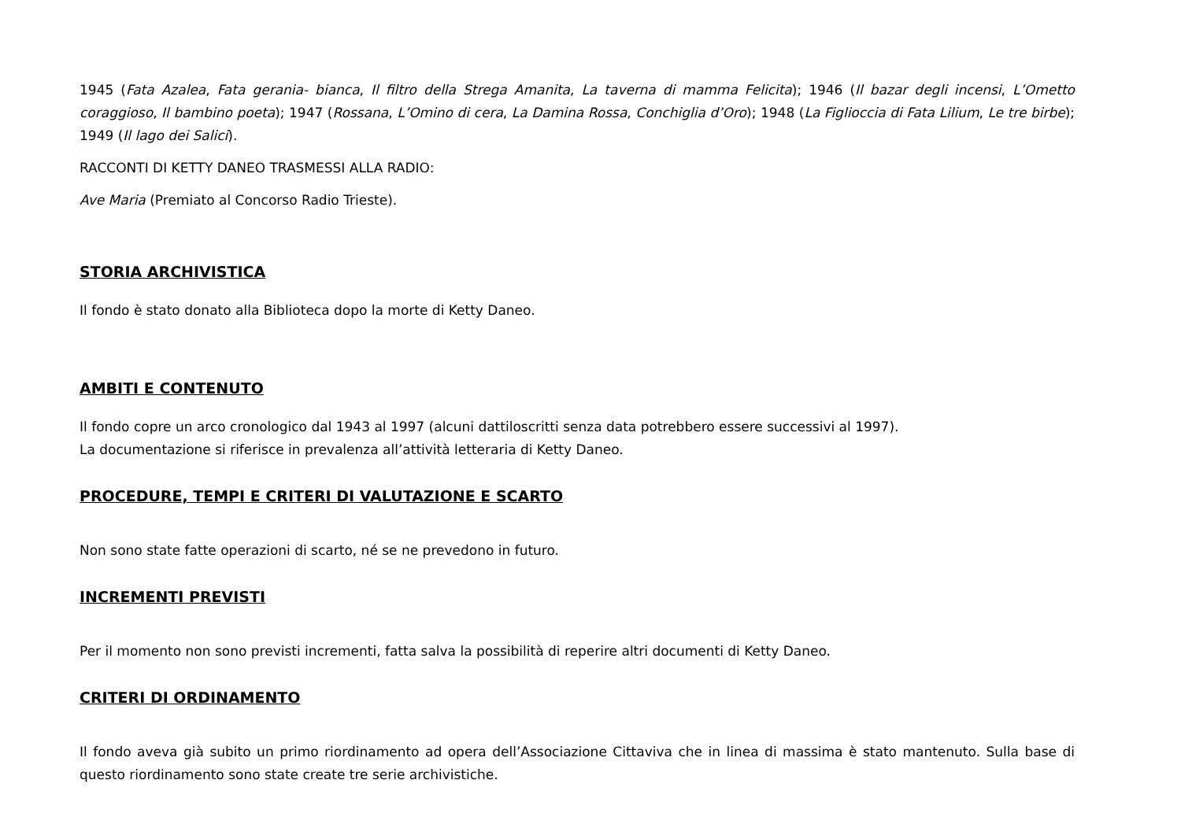1945 (Fata Azalea, Fata gerania- bianca, Il filtro della Strega Amanita, La taverna di mamma Felicita); 1946 (Il bazar degli incensi, L’Ometto coraggioso, Il bambino poeta); 1947 (Rossana, L’Omino di cera, La Damina Rossa, Conchiglia d’Oro); 1948 (La Figlioccia di Fata Lilium, Le tre birbe); 1949 (Il lago dei Salici).
RACCONTI DI KETTY DANEO TRASMESSI ALLA RADIO:
Ave Maria (Premiato al Concorso Radio Trieste).
STORIA ARCHIVISTICA
Il fondo è stato donato alla Biblioteca dopo la morte di Ketty Daneo.
AMBITI E CONTENUTO
Il fondo copre un arco cronologico dal 1943 al 1997 (alcuni dattiloscritti senza data potrebbero essere successivi al 1997).
La documentazione si riferisce in prevalenza all’attività letteraria di Ketty Daneo.
PROCEDURE, TEMPI E CRITERI DI VALUTAZIONE E SCARTO
Non sono state fatte operazioni di scarto, né se ne prevedono in futuro.
INCREMENTI PREVISTI
Per il momento non sono previsti incrementi, fatta salva la possibilità di reperire altri documenti di Ketty Daneo.
CRITERI DI ORDINAMENTO
Il fondo aveva già subito un primo riordinamento ad opera dell’Associazione Cittaviva che in linea di massima è stato mantenuto. Sulla base di questo riordinamento sono state create tre serie archivistiche.